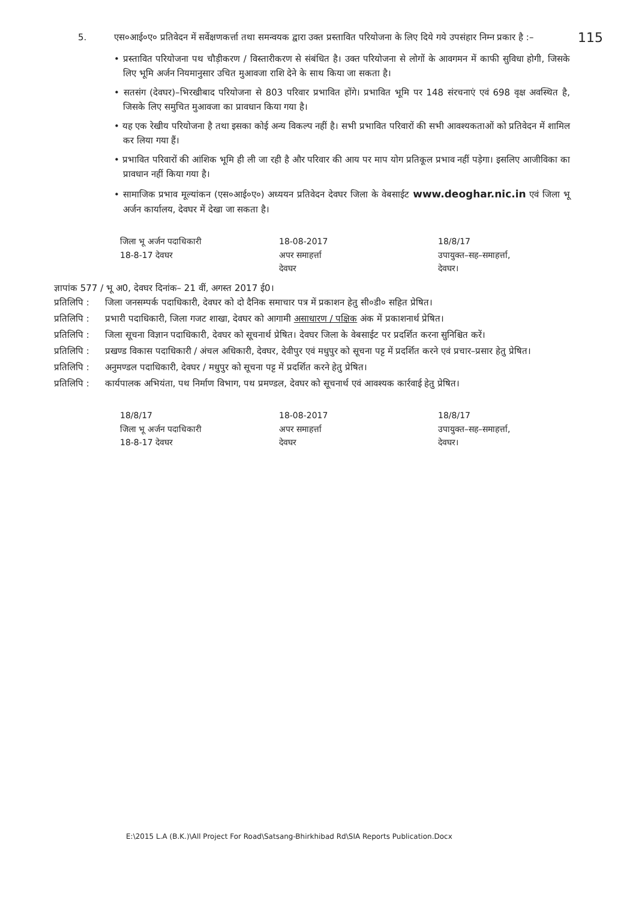115
5. एस०आई०ए० प्रतिवेदन में सर्वेक्षणकर्त्ता तथा समन्वयक द्वारा उक्त प्रस्तावित परियोजना के लिए दिये गये उपसंहार निम्न प्रकार है :–
• प्रस्तावित परियोजना पथ चौड़ीकरण / विस्तारीकरण से संबंधित है। उक्त परियोजना से लोगों के आवगमन में काफी सुविधा होगी, जिसके लिए भूमि अर्जन नियमानुसार उचित मुआवजा राशि देने के साथ किया जा सकता है।
• सतसंग (देवघर)–भिरखीबाद परियोजना से 803 परिवार प्रभावित होंगे। प्रभावित भूमि पर 148 संरचनाएं एवं 698 वृक्ष अवस्थित है, जिसके लिए समुचित मुआवजा का प्रावधान किया गया है।
• यह एक रेखीय परियोजना है तथा इसका कोई अन्य विकल्प नहीं है। सभी प्रभावित परिवारों की सभी आवश्यकताओं को प्रतिवेदन में शामिल कर लिया गया हैं।
• प्रभावित परिवारों की आंशिक भूमि ही ली जा रही है और परिवार की आय पर माप योग प्रतिकूल प्रभाव नहीं पड़ेगा। इसलिए आजीविका का प्रावधान नहीं किया गया है।
• सामाजिक प्रभाव मूल्यांकन (एस०आई०ए०) अध्ययन प्रतिवेदन देवघर जिला के वेबसाईट www.deoghar.nic.in एवं जिला भू अर्जन कार्यालय, देवघर में देखा जा सकता है।
जिला भू अर्जन पदाधिकारी
18-8-17 देवघर
18-08-2017
अपर समाहर्त्ता
देवघर
18/8/17
उपायुक्त–सह–समाहर्त्ता,
देवघर।
ज्ञापांक 577 / भू अ0, देवघर दिनांक– 21 वीं, अगस्त 2017 ई0।
प्रतिलिपि : जिला जनसम्पर्क पदाधिकारी, देवघर को दो दैनिक समाचार पत्र में प्रकाशन हेतु सी०डी० सहित प्रेषित।
प्रतिलिपि : प्रभारी पदाधिकारी, जिला गजट शाखा, देवघर को आगामी असाधारण / पक्षिक अंक में प्रकाशनार्थ प्रेषित।
प्रतिलिपि : जिला सूचना विज्ञान पदाधिकारी, देवघर को सूचनार्थ प्रेषित। देवघर जिला के वेबसाईट पर प्रदर्शित करना सुनिश्चित करें।
प्रतिलिपि : प्रखण्ड विकास पदाधिकारी / अंचल अधिकारी, देवघर, देवीपुर एवं मधुपुर को सूचना पट्ट में प्रदर्शित करने एवं प्रचार–प्रसार हेतु प्रेषित।
प्रतिलिपि : अनुमण्डल पदाधिकारी, देवघर / मधुपुर को सूचना पट्ट में प्रदर्शित करने हेतु प्रेषित।
प्रतिलिपि : कार्यपालक अभियंता, पथ निर्माण विभाग, पथ प्रमण्डल, देवघर को सूचनार्थ एवं आवश्यक कार्रवाई हेतु प्रेषित।
18/8/17
जिला भू अर्जन पदाधिकारी
18-8-17 देवघर
18-08-2017
अपर समाहर्त्ता
देवघर
18/8/17
उपायुक्त–सह–समाहर्त्ता,
देवघर।
E:\2015 L.A (B.K.)\All Project For Road\Satsang-Bhirkhibad Rd\SIA Reports Publication.Docx